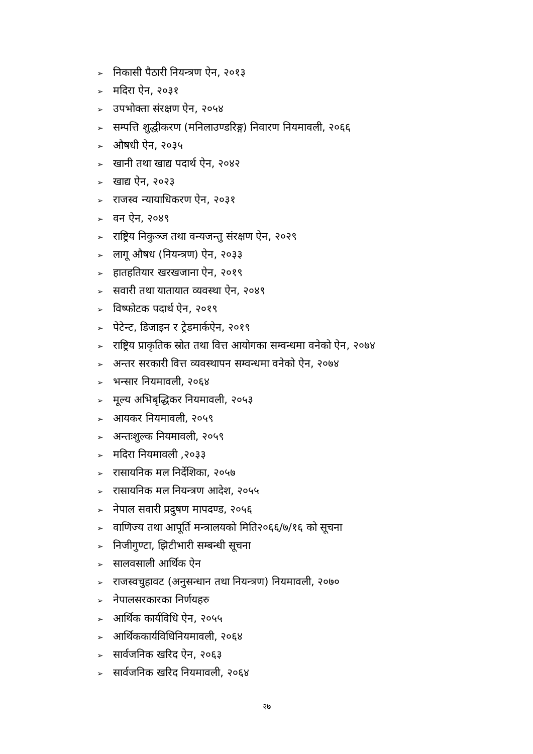➢ निकासी पैठारी नियन्त्रण ऐन, २०१३
➢ मदिरा ऐन, २०३१
➢ उपभोक्ता संरक्षण ऐन, २०५४
➢ सम्पत्ति शुद्धीकरण (मनिलाउण्डरिङ्ग) निवारण नियमावली, २०६६
➢ औषधी ऐन, २०३५
➢ खानी तथा खाद्य पदार्थ ऐन, २०४२
➢ खाद्य ऐन, २०२३
➢ राजस्व न्यायाधिकरण ऐन, २०३१
➢ वन ऐन, २०४९
➢ राष्ट्रिय निकुञ्ज तथा वन्यजन्तु संरक्षण ऐन, २०२९
➢ लागू औषध (नियन्त्रण) ऐन, २०३३
➢ हातहतियार खरखजाना ऐन, २०१९
➢ सवारी तथा यातायात व्यवस्था ऐन, २०४९
➢ विष्फोटक पदार्थ ऐन, २०१९
➢ पेटेन्ट, डिजाइन र ट्रेडमार्कऐन, २०१९
➢ राष्ट्रिय प्राकृतिक स्रोत तथा वित्त आयोगका सम्वन्धमा वनेको ऐन, २०७४
➢ अन्तर सरकारी वित्त व्यवस्थापन सम्वन्धमा वनेको ऐन, २०७४
➢ भन्सार नियमावली, २०६४
➢ मूल्य अभिबृद्धिकर नियमावली, २०५३
➢ आयकर नियमावली, २०५९
➢ अन्तःशुल्क नियमावली, २०५९
➢ मदिरा नियमावली ,२०३३
➢ रासायनिक मल निर्देशिका, २०५७
➢ रासायनिक मल नियन्त्रण आदेश, २०५५
➢ नेपाल सवारी प्रदुषण मापदण्ड, २०५६
➢ वाणिज्य तथा आपूर्ति मन्त्रालयको मिति२०६६/७/१६ को सूचना
➢ निजीगुण्टा, झिटीभारी सम्बन्धी सूचना
➢ सालवसाली आर्थिक ऐन
➢ राजस्वचुहावट (अनुसन्धान तथा नियन्त्रण) नियमावली, २०७०
➢ नेपालसरकारका निर्णयहरु
➢ आर्थिक कार्यविधि ऐन, २०५५
➢ आर्थिककार्यविधिनियमावली, २०६४
➢ सार्वजनिक खरिद ऐन, २०६३
➢ सार्वजनिक खरिद नियमावली, २०६४
२७